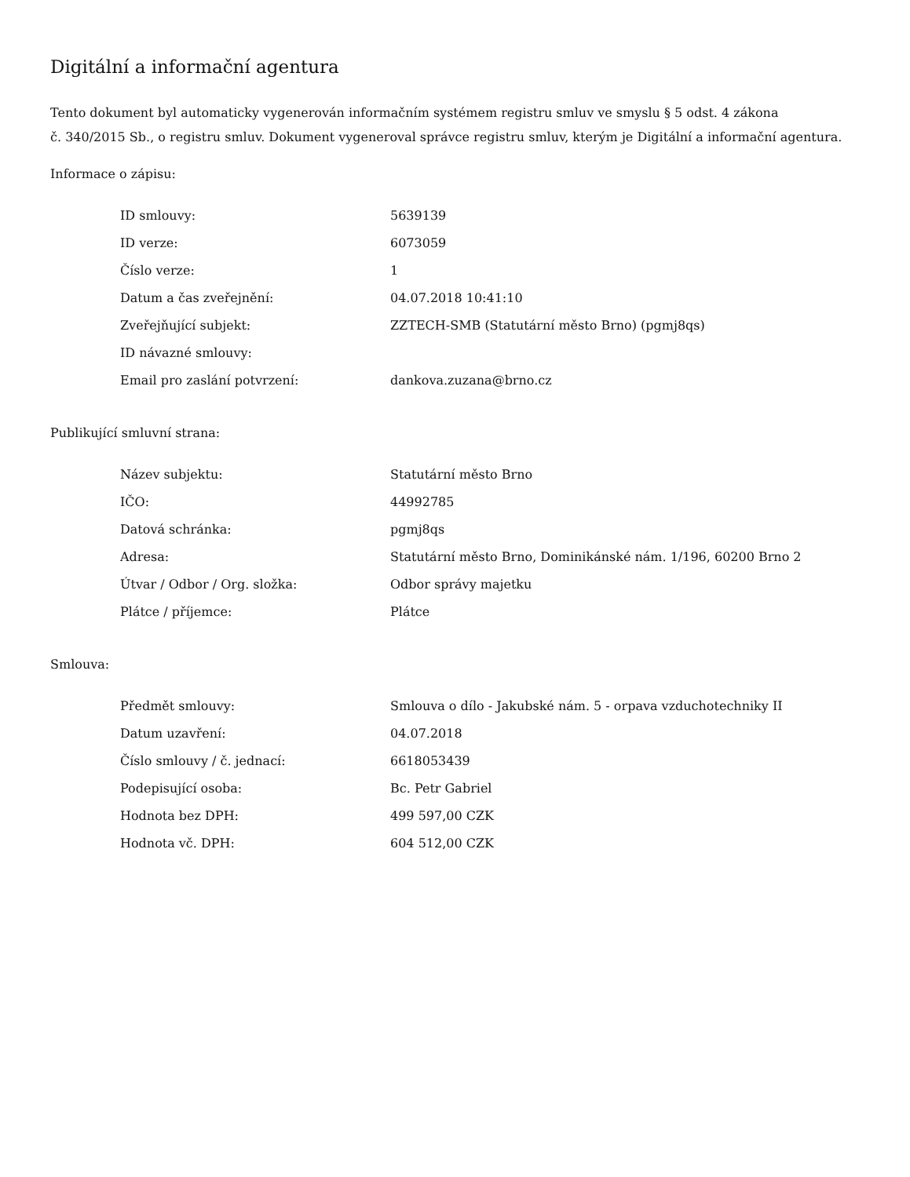Digitální a informační agentura
Tento dokument byl automaticky vygenerován informačním systémem registru smluv ve smyslu § 5 odst. 4 zákona
č. 340/2015 Sb., o registru smluv. Dokument vygeneroval správce registru smluv, kterým je Digitální a informační agentura.
Informace o zápisu:
| ID smlouvy: | 5639139 |
| ID verze: | 6073059 |
| Číslo verze: | 1 |
| Datum a čas zveřejnění: | 04.07.2018 10:41:10 |
| Zveřejňující subjekt: | ZZTECH-SMB (Statutární město Brno) (pgmj8qs) |
| ID návazné smlouvy: | |
| Email pro zaslání potvrzení: | dankova.zuzana@brno.cz |
Publikující smluvní strana:
| Název subjektu: | Statutární město Brno |
| IČO: | 44992785 |
| Datová schránka: | pgmj8qs |
| Adresa: | Statutární město Brno, Dominikánské nám. 1/196, 60200 Brno 2 |
| Útvar / Odbor / Org. složka: | Odbor správy majetku |
| Plátce / příjemce: | Plátce |
Smlouva:
| Předmět smlouvy: | Smlouva o dílo - Jakubské nám. 5 - orpava vzduchotechniky II |
| Datum uzavření: | 04.07.2018 |
| Číslo smlouvy / č. jednací: | 6618053439 |
| Podepisující osoba: | Bc. Petr Gabriel |
| Hodnota bez DPH: | 499 597,00 CZK |
| Hodnota vč. DPH: | 604 512,00 CZK |